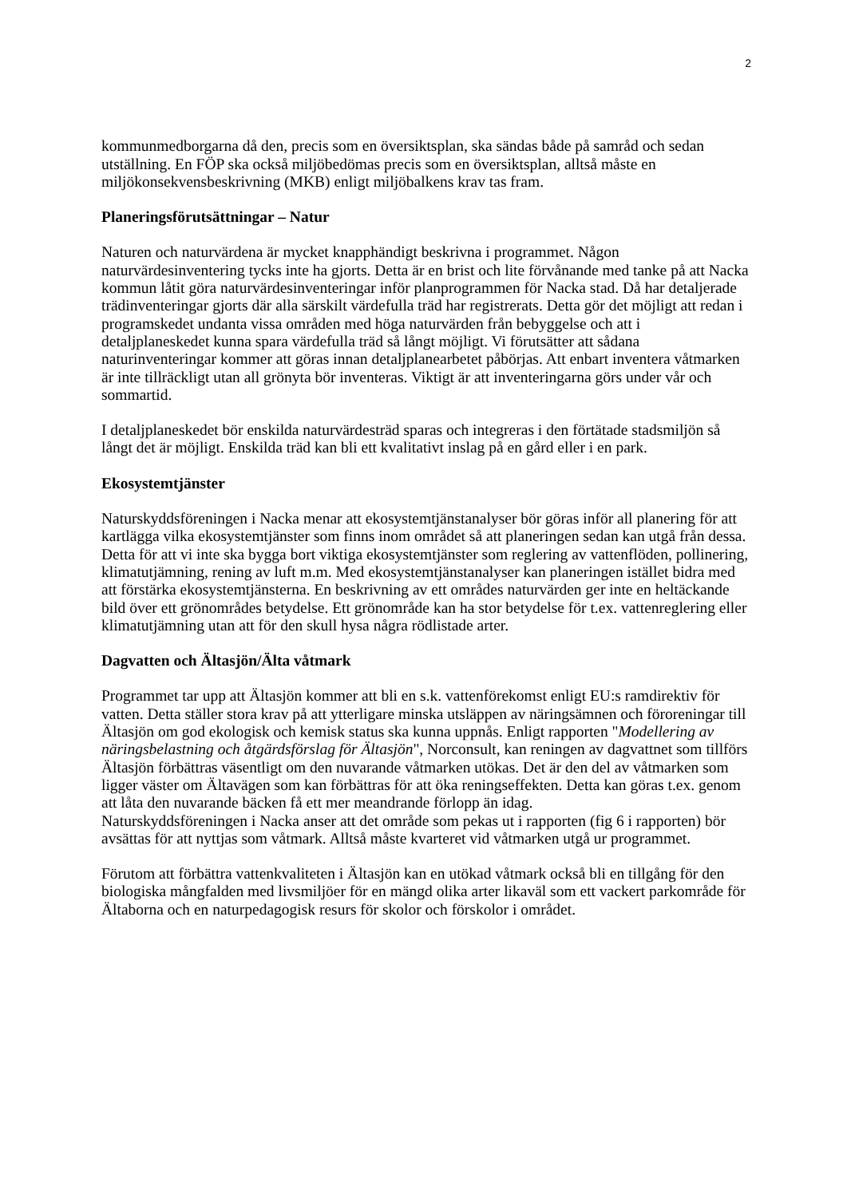2
kommunmedborgarna då den, precis som en översiktsplan, ska sändas både på samråd och sedan utställning. En FÖP ska också miljöbedömas precis som en översiktsplan, alltså måste en miljökonsekvensbeskrivning (MKB) enligt miljöbalkens krav tas fram.
Planeringsförutsättningar – Natur
Naturen och naturvärdena är mycket knapphändigt beskrivna i programmet. Någon naturvärdesinventering tycks inte ha gjorts. Detta är en brist och lite förvånande med tanke på att Nacka kommun låtit göra naturvärdesinventeringar inför planprogrammen för Nacka stad. Då har detaljerade trädinventeringar gjorts där alla särskilt värdefulla träd har registrerats. Detta gör det möjligt att redan i programskedet undanta vissa områden med höga naturvärden från bebyggelse och att i detaljplaneskedet kunna spara värdefulla träd så långt möjligt. Vi förutsätter att sådana naturinventeringar kommer att göras innan detaljplanearbetet påbörjas. Att enbart inventera våtmarken är inte tillräckligt utan all grönyta bör inventeras. Viktigt är att inventeringarna görs under vår och sommartid.
I detaljplaneskedet bör enskilda naturvärdesträd sparas och integreras i den förtätade stadsmiljön så långt det är möjligt. Enskilda träd kan bli ett kvalitativt inslag på en gård eller i en park.
Ekosystemtjänster
Naturskyddsföreningen i Nacka menar att ekosystemtjänstanalyser bör göras inför all planering för att kartlägga vilka ekosystemtjänster som finns inom området så att planeringen sedan kan utgå från dessa. Detta för att vi inte ska bygga bort viktiga ekosystemtjänster som reglering av vattenflöden, pollinering, klimatutjämning, rening av luft m.m. Med ekosystemtjänstanalyser kan planeringen istället bidra med att förstärka ekosystemtjänsterna. En beskrivning av ett områdes naturvärden ger inte en heltäckande bild över ett grönområdes betydelse. Ett grönområde kan ha stor betydelse för t.ex. vattenreglering eller klimatutjämning utan att för den skull hysa några rödlistade arter.
Dagvatten och Ältasjön/Älta våtmark
Programmet tar upp att Ältasjön kommer att bli en s.k. vattenförekomst enligt EU:s ramdirektiv för vatten. Detta ställer stora krav på att ytterligare minska utsläppen av näringsämnen och föroreningar till Ältasjön om god ekologisk och kemisk status ska kunna uppnås. Enligt rapporten "Modellering av näringsbelastning och åtgärdsförslag för Ältasjön", Norconsult, kan reningen av dagvattnet som tillförs Ältasjön förbättras väsentligt om den nuvarande våtmarken utökas. Det är den del av våtmarken som ligger väster om Ältavägen som kan förbättras för att öka reningseffekten. Detta kan göras t.ex. genom att låta den nuvarande bäcken få ett mer meandrande förlopp än idag.
Naturskyddsföreningen i Nacka anser att det område som pekas ut i rapporten (fig 6 i rapporten) bör avsättas för att nyttjas som våtmark. Alltså måste kvarteret vid våtmarken utgå ur programmet.
Förutom att förbättra vattenkvaliteten i Ältasjön kan en utökad våtmark också bli en tillgång för den biologiska mångfalden med livsmiljöer för en mängd olika arter likaväl som ett vackert parkområde för Ältaborna och en naturpedagogisk resurs för skolor och förskolor i området.